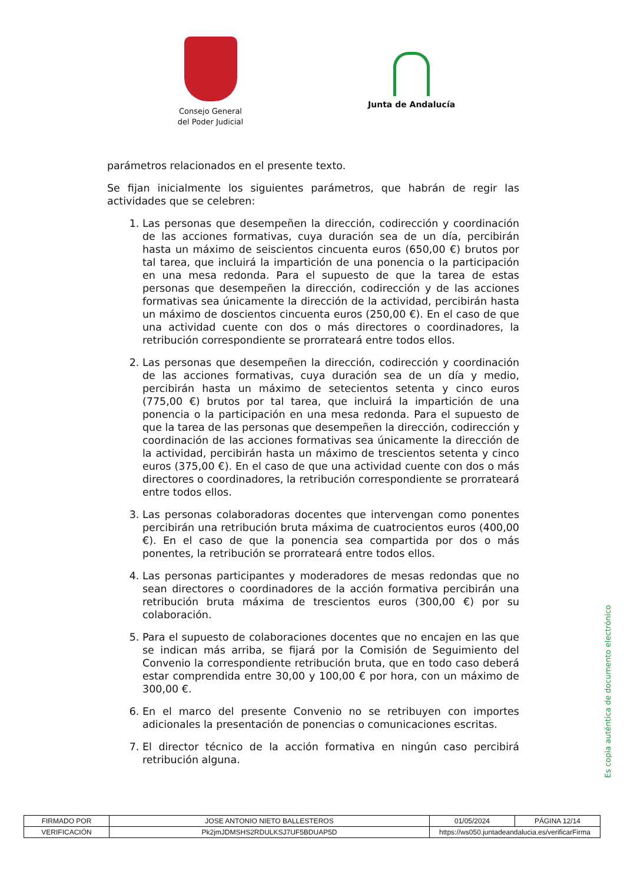Consejo General
del Poder Judicial
Junta de Andalucía
parámetros relacionados en el presente texto.
Se fijan inicialmente los siguientes parámetros, que habrán de regir las actividades que se celebren:
1. Las personas que desempeñen la dirección, codirección y coordinación de las acciones formativas, cuya duración sea de un día, percibirán hasta un máximo de seiscientos cincuenta euros (650,00 €) brutos por tal tarea, que incluirá la impartición de una ponencia o la participación en una mesa redonda. Para el supuesto de que la tarea de estas personas que desempeñen la dirección, codirección y de las acciones formativas sea únicamente la dirección de la actividad, percibirán hasta un máximo de doscientos cincuenta euros (250,00 €). En el caso de que una actividad cuente con dos o más directores o coordinadores, la retribución correspondiente se prorrateará entre todos ellos.
2. Las personas que desempeñen la dirección, codirección y coordinación de las acciones formativas, cuya duración sea de un día y medio, percibirán hasta un máximo de setecientos setenta y cinco euros (775,00 €) brutos por tal tarea, que incluirá la impartición de una ponencia o la participación en una mesa redonda. Para el supuesto de que la tarea de las personas que desempeñen la dirección, codirección y coordinación de las acciones formativas sea únicamente la dirección de la actividad, percibirán hasta un máximo de trescientos setenta y cinco euros (375,00 €). En el caso de que una actividad cuente con dos o más directores o coordinadores, la retribución correspondiente se prorrateará entre todos ellos.
3. Las personas colaboradoras docentes que intervengan como ponentes percibirán una retribución bruta máxima de cuatrocientos euros (400,00 €). En el caso de que la ponencia sea compartida por dos o más ponentes, la retribución se prorrateará entre todos ellos.
4. Las personas participantes y moderadores de mesas redondas que no sean directores o coordinadores de la acción formativa percibirán una retribución bruta máxima de trescientos euros (300,00 €) por su colaboración.
5. Para el supuesto de colaboraciones docentes que no encajen en las que se indican más arriba, se fijará por la Comisión de Seguimiento del Convenio la correspondiente retribución bruta, que en todo caso deberá estar comprendida entre 30,00 y 100,00 € por hora, con un máximo de 300,00 €.
6. En el marco del presente Convenio no se retribuyen con importes adicionales la presentación de ponencias o comunicaciones escritas.
7. El director técnico de la acción formativa en ningún caso percibirá retribución alguna.
Es copia auténtica de documento electrónico
| FIRMADO POR | JOSE ANTONIO NIETO BALLESTEROS | | 01/05/2024 | PÁGINA 12/14 |
| VERIFICACIÓN | Pk2jmJDMSHS2RDULKSJ7UF5BDUAP5D | https://ws050.juntadeandalucia.es/verificarFirma | | |